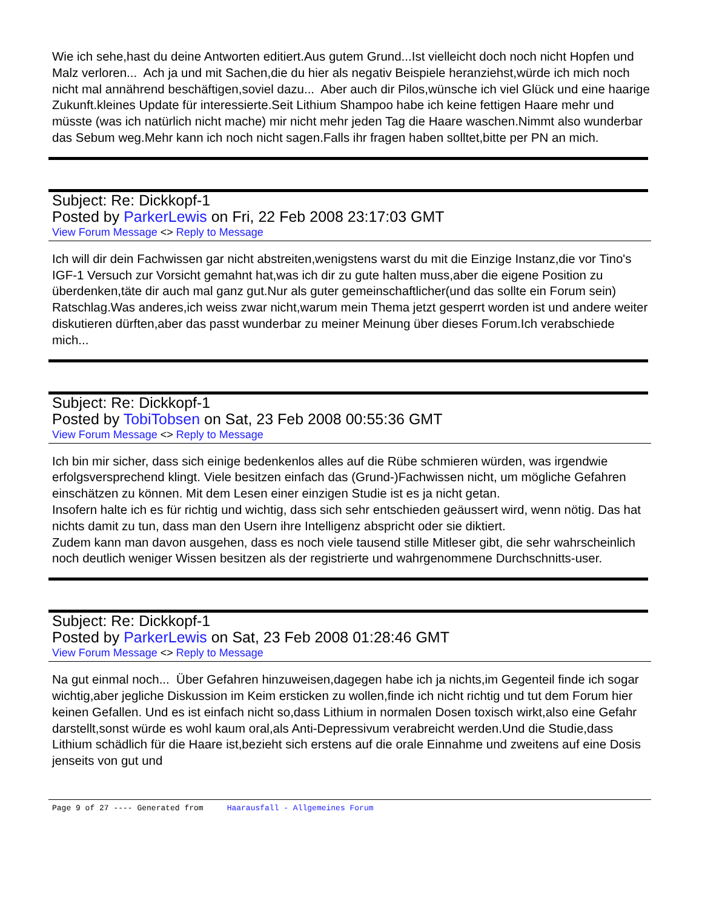Wie ich sehe,hast du deine Antworten editiert.Aus gutem Grund...Ist vielleicht doch noch nicht Hopfen und Malz verloren... Ach ja und mit Sachen,die du hier als negativ Beispiele heranziehst,würde ich mich noch nicht mal annährend beschäftigen,soviel dazu... Aber auch dir Pilos,wünsche ich viel Glück und eine haarige Zukunft.kleines Update für interessierte.Seit Lithium Shampoo habe ich keine fettigen Haare mehr und müsste (was ich natürlich nicht mache) mir nicht mehr jeden Tag die Haare waschen.Nimmt also wunderbar das Sebum weg.Mehr kann ich noch nicht sagen.Falls ihr fragen haben solltet,bitte per PN an mich.
Subject: Re: Dickkopf-1
Posted by ParkerLewis on Fri, 22 Feb 2008 23:17:03 GMT
View Forum Message <> Reply to Message
Ich will dir dein Fachwissen gar nicht abstreiten,wenigstens warst du mit die Einzige Instanz,die vor Tino's IGF-1 Versuch zur Vorsicht gemahnt hat,was ich dir zu gute halten muss,aber die eigene Position zu überdenken,täte dir auch mal ganz gut.Nur als guter gemeinschaftlicher(und das sollte ein Forum sein) Ratschlag.Was anderes,ich weiss zwar nicht,warum mein Thema jetzt gesperrt worden ist und andere weiter diskutieren dürften,aber das passt wunderbar zu meiner Meinung über dieses Forum.Ich verabschiede mich...
Subject: Re: Dickkopf-1
Posted by TobiTobsen on Sat, 23 Feb 2008 00:55:36 GMT
View Forum Message <> Reply to Message
Ich bin mir sicher, dass sich einige bedenkenlos alles auf die Rübe schmieren würden, was irgendwie erfolgsversprechend klingt. Viele besitzen einfach das (Grund-)Fachwissen nicht, um mögliche Gefahren einschätzen zu können. Mit dem Lesen einer einzigen Studie ist es ja nicht getan.
Insofern halte ich es für richtig und wichtig, dass sich sehr entschieden geäussert wird, wenn nötig. Das hat nichts damit zu tun, dass man den Usern ihre Intelligenz abspricht oder sie diktiert.
Zudem kann man davon ausgehen, dass es noch viele tausend stille Mitleser gibt, die sehr wahrscheinlich noch deutlich weniger Wissen besitzen als der registrierte und wahrgenommene Durchschnitts-user.
Subject: Re: Dickkopf-1
Posted by ParkerLewis on Sat, 23 Feb 2008 01:28:46 GMT
View Forum Message <> Reply to Message
Na gut einmal noch... Über Gefahren hinzuweisen,dagegen habe ich ja nichts,im Gegenteil finde ich sogar wichtig,aber jegliche Diskussion im Keim ersticken zu wollen,finde ich nicht richtig und tut dem Forum hier keinen Gefallen. Und es ist einfach nicht so,dass Lithium in normalen Dosen toxisch wirkt,also eine Gefahr darstellt,sonst würde es wohl kaum oral,als Anti-Depressivum verabreicht werden.Und die Studie,dass Lithium schädlich für die Haare ist,bezieht sich erstens auf die orale Einnahme und zweitens auf eine Dosis jenseits von gut und
Page 9 of 27 ---- Generated from Haarausfall - Allgemeines Forum